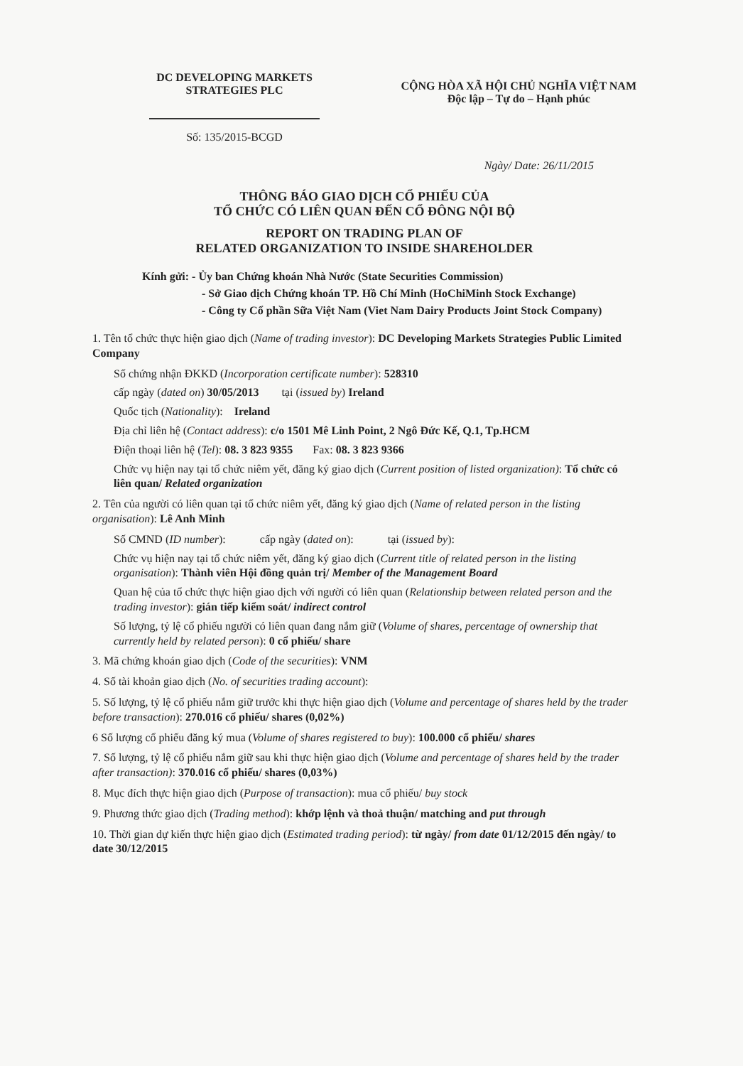DC DEVELOPING MARKETS
STRATEGIES PLC
Số: 135/2015-BCGD
CỘNG HÒA XÃ HỘI CHỦ NGHĨA VIỆT NAM
Độc lập – Tự do – Hạnh phúc
Ngày/ Date: 26/11/2015
THÔNG BÁO GIAO DỊCH CỔ PHIẾU CỦA
TỔ CHỨC CÓ LIÊN QUAN ĐẾN CỔ ĐÔNG NỘI BỘ
REPORT ON TRADING PLAN OF
RELATED ORGANIZATION TO INSIDE SHAREHOLDER
Kính gửi: - Ủy ban Chứng khoán Nhà Nước (State Securities Commission)
- Sở Giao dịch Chứng khoán TP. Hồ Chí Minh (HoChiMinh Stock Exchange)
- Công ty Cổ phần Sữa Việt Nam (Viet Nam Dairy Products Joint Stock Company)
1. Tên tổ chức thực hiện giao dịch (Name of trading investor): DC Developing Markets Strategies Public Limited Company
Số chứng nhận ĐKKD (Incorporation certificate number): 528310
cấp ngày (dated on) 30/05/2013 tại (issued by) Ireland
Quốc tịch (Nationality): Ireland
Địa chỉ liên hệ (Contact address): c/o 1501 Mê Linh Point, 2 Ngô Đức Kế, Q.1, Tp.HCM
Điện thoại liên hệ (Tel): 08. 3 823 9355 Fax: 08. 3 823 9366
Chức vụ hiện nay tại tổ chức niêm yết, đăng ký giao dịch (Current position of listed organization): Tổ chức có liên quan/ Related organization
2. Tên của người có liên quan tại tổ chức niêm yết, đăng ký giao dịch (Name of related person in the listing organisation): Lê Anh Minh
Số CMND (ID number): cấp ngày (dated on): tại (issued by):
Chức vụ hiện nay tại tổ chức niêm yết, đăng ký giao dịch (Current title of related person in the listing organisation): Thành viên Hội đồng quản trị/ Member of the Management Board
Quan hệ của tổ chức thực hiện giao dịch với người có liên quan (Relationship between related person and the trading investor): gián tiếp kiểm soát/ indirect control
Số lượng, tỷ lệ cổ phiếu người có liên quan đang nắm giữ (Volume of shares, percentage of ownership that currently held by related person): 0 cổ phiếu/ share
3. Mã chứng khoán giao dịch (Code of the securities): VNM
4. Số tài khoản giao dịch (No. of securities trading account):
5. Số lượng, tỷ lệ cổ phiếu nắm giữ trước khi thực hiện giao dịch (Volume and percentage of shares held by the trader before transaction): 270.016 cổ phiếu/ shares (0,02%)
6 Số lượng cổ phiếu đăng ký mua (Volume of shares registered to buy): 100.000 cổ phiếu/ shares
7. Số lượng, tỷ lệ cổ phiếu nắm giữ sau khi thực hiện giao dịch (Volume and percentage of shares held by the trader after transaction): 370.016 cổ phiếu/ shares (0,03%)
8. Mục đích thực hiện giao dịch (Purpose of transaction): mua cổ phiếu/ buy stock
9. Phương thức giao dịch (Trading method): khớp lệnh và thoả thuận/ matching and put through
10. Thời gian dự kiến thực hiện giao dịch (Estimated trading period): từ ngày/ from date 01/12/2015 đến ngày/ to date 30/12/2015